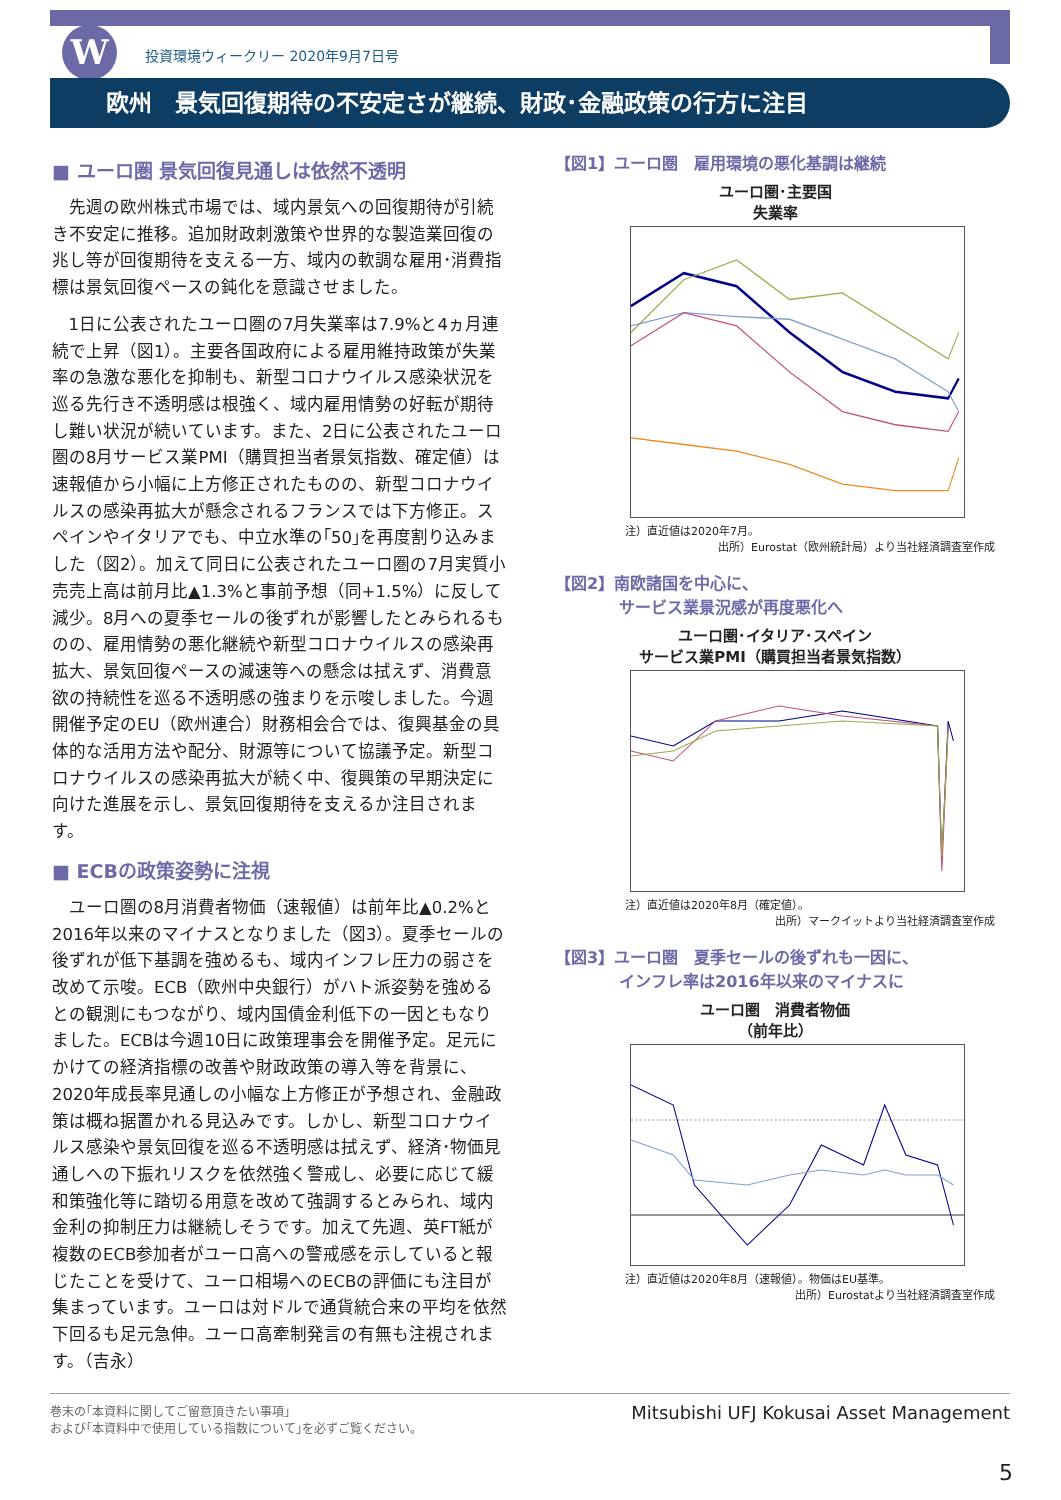W
投資環境ウィークリー 2020年9月7日号
欧州　景気回復期待の不安定さが継続、財政･金融政策の行方に注目
■ ユーロ圏 景気回復見通しは依然不透明
先週の欧州株式市場では、域内景気への回復期待が引続き不安定に推移。追加財政刺激策や世界的な製造業回復の兆し等が回復期待を支える一方、域内の軟調な雇用･消費指標は景気回復ペースの鈍化を意識させました。
1日に公表されたユーロ圏の7月失業率は7.9%と4ヵ月連続で上昇（図1）。主要各国政府による雇用維持政策が失業率の急激な悪化を抑制も、新型コロナウイルス感染状況を巡る先行き不透明感は根強く、域内雇用情勢の好転が期待し難い状況が続いています。また、2日に公表されたユーロ圏の8月サービス業PMI（購買担当者景気指数、確定値）は速報値から小幅に上方修正されたものの、新型コロナウイルスの感染再拡大が懸念されるフランスでは下方修正。スペインやイタリアでも、中立水準の｢50｣を再度割り込みました（図2）。加えて同日に公表されたユーロ圏の7月実質小売売上高は前月比▲1.3%と事前予想（同+1.5%）に反して減少。8月への夏季セールの後ずれが影響したとみられるものの、雇用情勢の悪化継続や新型コロナウイルスの感染再拡大、景気回復ペースの減速等への懸念は拭えず、消費意欲の持続性を巡る不透明感の強まりを示唆しました。今週開催予定のEU（欧州連合）財務相会合では、復興基金の具体的な活用方法や配分、財源等について協議予定。新型コロナウイルスの感染再拡大が続く中、復興策の早期決定に向けた進展を示し、景気回復期待を支えるか注目されます。
■ ECBの政策姿勢に注視
ユーロ圏の8月消費者物価（速報値）は前年比▲0.2%と2016年以来のマイナスとなりました（図3）。夏季セールの後ずれが低下基調を強めるも、域内インフレ圧力の弱さを改めて示唆。ECB（欧州中央銀行）がハト派姿勢を強めるとの観測にもつながり、域内国債金利低下の一因ともなりました。ECBは今週10日に政策理事会を開催予定。足元にかけての経済指標の改善や財政政策の導入等を背景に、2020年成長率見通しの小幅な上方修正が予想され、金融政策は概ね据置かれる見込みです。しかし、新型コロナウイルス感染や景気回復を巡る不透明感は拭えず、経済･物価見通しへの下振れリスクを依然強く警戒し、必要に応じて緩和策強化等に踏切る用意を改めて強調するとみられ、域内金利の抑制圧力は継続しそうです。加えて先週、英FT紙が複数のECB参加者がユーロ高への警戒感を示していると報じたことを受けて、ユーロ相場へのECBの評価にも注目が集まっています。ユーロは対ドルで通貨統合来の平均を依然下回るも足元急伸。ユーロ高牽制発言の有無も注視されます。（吉永）
【図1】ユーロ圏　雇用環境の悪化基調は継続
ユーロ圏･主要国
失業率
注）直近値は2020年7月。
出所）Eurostat（欧州統計局）より当社経済調査室作成
【図2】南欧諸国を中心に、
　　　　サービス業景況感が再度悪化へ
ユーロ圏･イタリア･スペイン
サービス業PMI（購買担当者景気指数）
注）直近値は2020年8月（確定値）。
出所）マークイットより当社経済調査室作成
【図3】ユーロ圏　夏季セールの後ずれも一因に、
　　　　インフレ率は2016年以来のマイナスに
ユーロ圏　消費者物価
（前年比）
注）直近値は2020年8月（速報値）。物価はEU基準。
出所）Eurostatより当社経済調査室作成
巻末の｢本資料に関してご留意頂きたい事項｣
および｢本資料中で使用している指数について｣を必ずご覧ください。
Mitsubishi UFJ Kokusai Asset Management
5